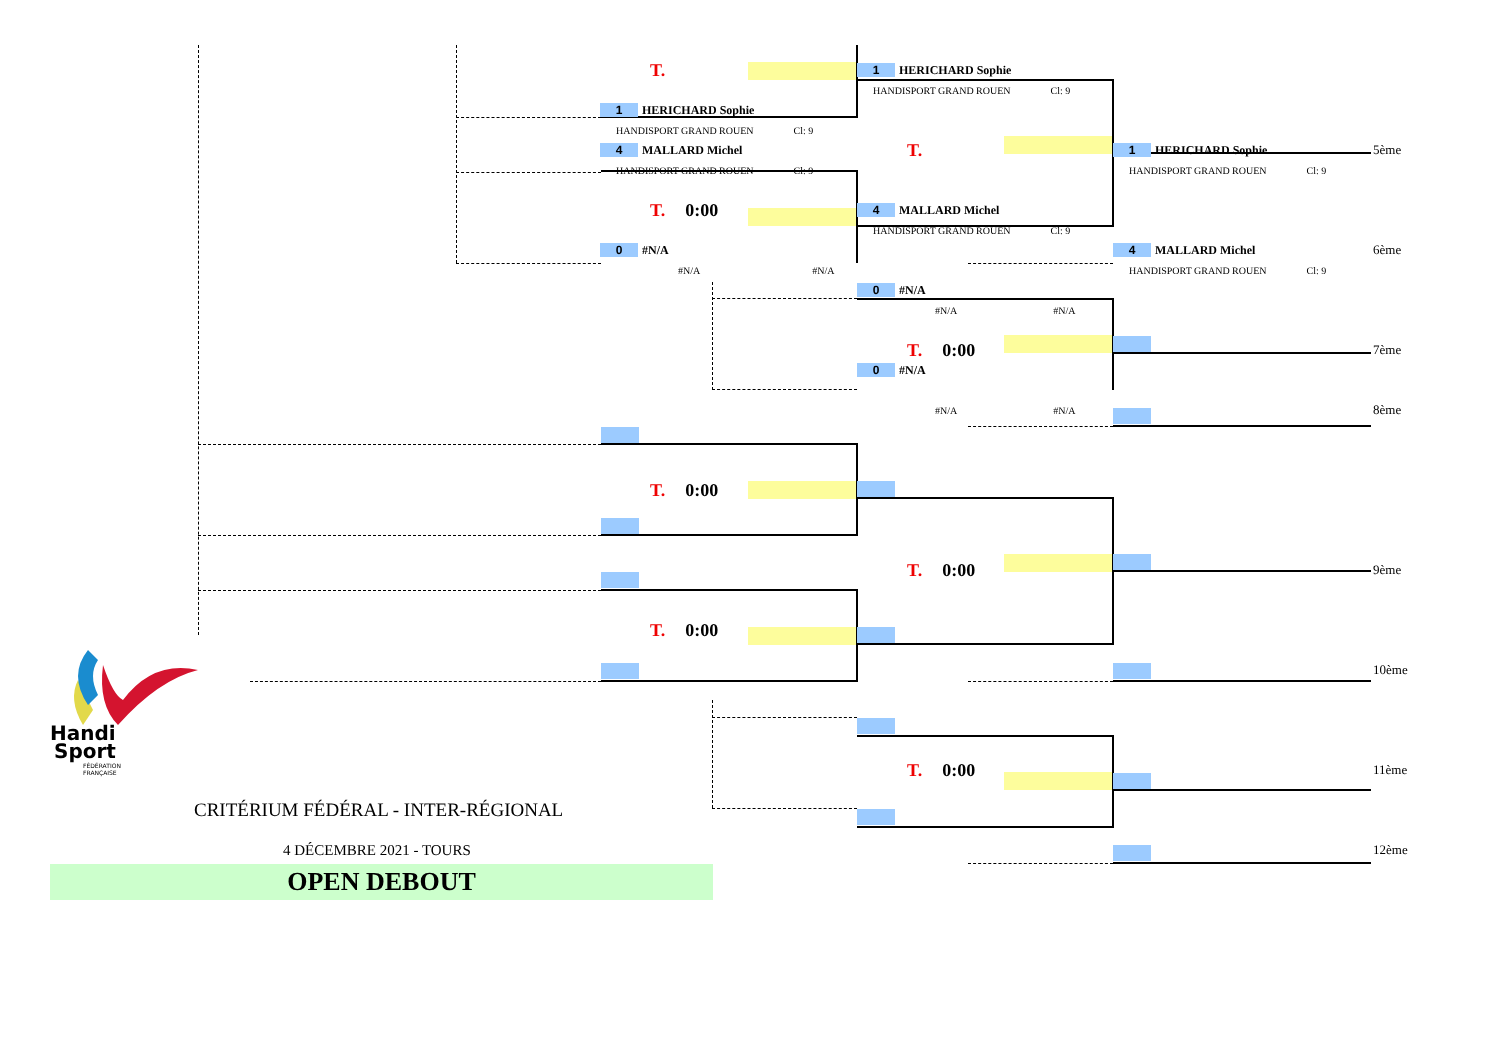T.
1 HERICHARD Sophie
HANDISPORT GRAND ROUEN Cl: 9
4 MALLARD Michel
HANDISPORT GRAND ROUEN Cl: 9
T. 0:00
0 #N/A
#N/A #N/A
1 HERICHARD Sophie
HANDISPORT GRAND ROUEN Cl: 9
T.
4 MALLARD Michel
HANDISPORT GRAND ROUEN Cl: 9
0 #N/A
#N/A #N/A
T. 0:00
0 #N/A
#N/A #N/A
1 HERICHARD Sophie
HANDISPORT GRAND ROUEN Cl: 9
4 MALLARD Michel
HANDISPORT GRAND ROUEN Cl: 9
5ème
6ème
7ème
8ème
T. 0:00
T. 0:00
9ème
T. 0:00
10ème
T. 0:00
11ème
12ème
Handi
Sport
FÉDÉRATION
FRANÇAISE
CRITÉRIUM FÉDÉRAL - INTER-RÉGIONAL
4 DÉCEMBRE 2021 - TOURS
OPEN DEBOUT